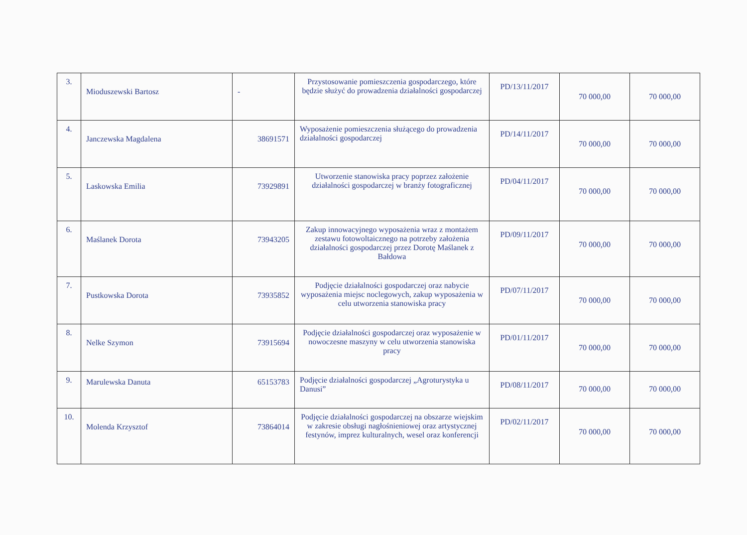| 3. | Mioduszewski Bartosz | - | Przystosowanie pomieszczenia gospodarczego, które będzie służyć do prowadzenia działalności gospodarczej | PD/13/11/2017 | 70 000,00 | 70 000,00 |
| 4. | Janczewska Magdalena | 38691571 | Wyposażenie pomieszczenia służącego do prowadzenia działalności gospodarczej | PD/14/11/2017 | 70 000,00 | 70 000,00 |
| 5. | Laskowska Emilia | 73929891 | Utworzenie stanowiska pracy poprzez założenie działalności gospodarczej w branży fotograficznej | PD/04/11/2017 | 70 000,00 | 70 000,00 |
| 6. | Maślanek Dorota | 73943205 | Zakup innowacyjnego wyposażenia wraz z montażem zestawu fotowoltaicznego na potrzeby założenia działalności gospodarczej przez Dorotę Maślanek z Bałdowa | PD/09/11/2017 | 70 000,00 | 70 000,00 |
| 7. | Pustkowska Dorota | 73935852 | Podjęcie działalności gospodarczej oraz nabycie wyposażenia miejsc noclegowych, zakup wyposażenia w celu utworzenia stanowiska pracy | PD/07/11/2017 | 70 000,00 | 70 000,00 |
| 8. | Nelke Szymon | 73915694 | Podjęcie działalności gospodarczej oraz wyposażenie w nowoczesne maszyny w celu utworzenia stanowiska pracy | PD/01/11/2017 | 70 000,00 | 70 000,00 |
| 9. | Marulewska Danuta | 65153783 | Podjęcie działalności gospodarczej „Agroturystyka u Danusi” | PD/08/11/2017 | 70 000,00 | 70 000,00 |
| 10. | Molenda Krzysztof | 73864014 | Podjęcie działalności gospodarczej na obszarze wiejskim w zakresie obsługi nagłośnieniowej oraz artystycznej festynów, imprez kulturalnych, wesel oraz konferencji | PD/02/11/2017 | 70 000,00 | 70 000,00 |